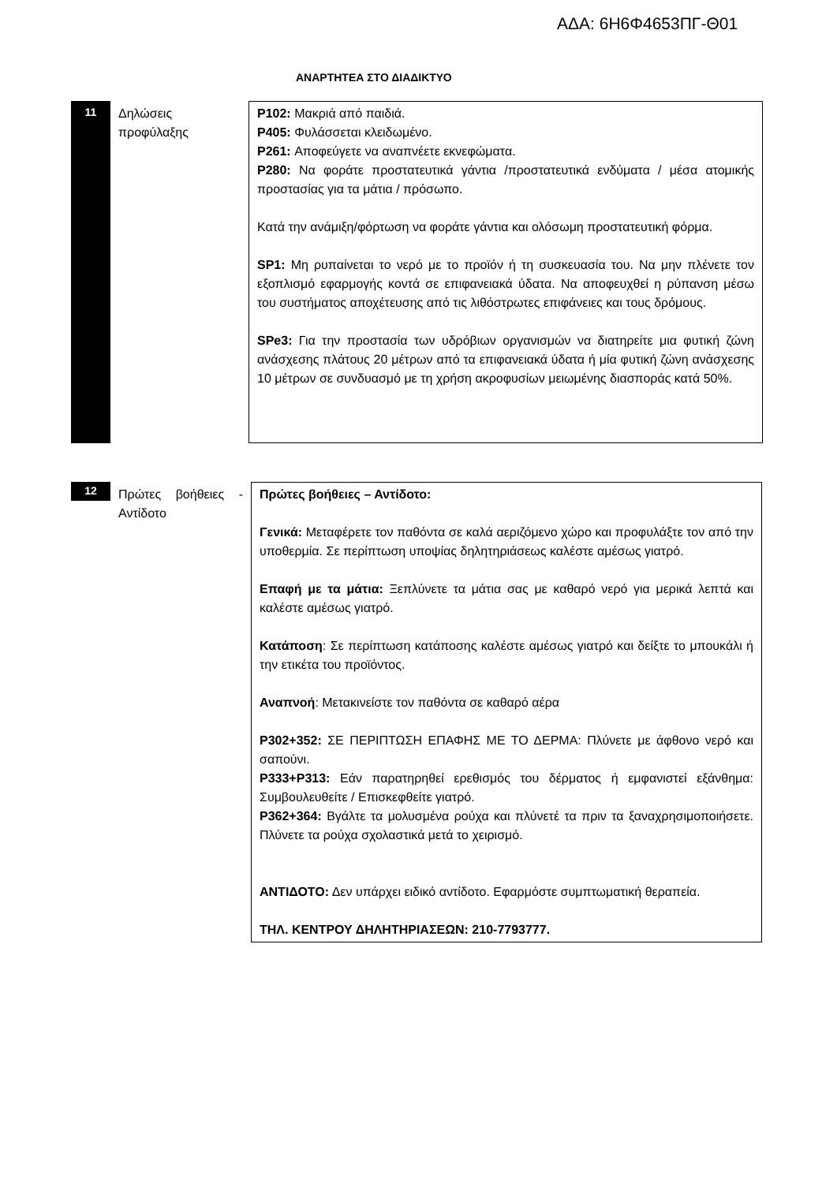ΑΔΑ: 6Η6Φ4653ΠΓ-Θ01
ΑΝΑΡΤΗΤΕΑ ΣΤΟ ΔΙΑΔΙΚΤΥΟ
11
Δηλώσεις προφύλαξης
P102: Μακριά από παιδιά.
P405: Φυλάσσεται κλειδωμένο.
P261: Αποφεύγετε να αναπνέετε εκνεφώματα.
P280: Να φοράτε προστατευτικά γάντια /προστατευτικά ενδύματα / μέσα ατομικής προστασίας για τα μάτια / πρόσωπο.
Κατά την ανάμιξη/φόρτωση να φοράτε γάντια και ολόσωμη προστατευτική φόρμα.
SP1: Μη ρυπαίνεται το νερό με το προϊόν ή τη συσκευασία του. Να μην πλένετε τον εξοπλισμό εφαρμογής κοντά σε επιφανειακά ύδατα. Να αποφευχθεί η ρύπανση μέσω του συστήματος αποχέτευσης από τις λιθόστρωτες επιφάνειες και τους δρόμους.
SPe3: Για την προστασία των υδρόβιων οργανισμών να διατηρείτε μια φυτική ζώνη ανάσχεσης πλάτους 20 μέτρων από τα επιφανειακά ύδατα ή μία φυτική ζώνη ανάσχεσης 10 μέτρων σε συνδυασμό με τη χρήση ακροφυσίων μειωμένης διασποράς κατά 50%.
12
Πρώτες βοήθειες - Αντίδοτο
Πρώτες βοήθειες – Αντίδοτο:
Γενικά: Μεταφέρετε τον παθόντα σε καλά αεριζόμενο χώρο και προφυλάξτε τον από την υποθερμία. Σε περίπτωση υποψίας δηλητηριάσεως καλέστε αμέσως γιατρό.
Επαφή με τα μάτια: Ξεπλύνετε τα μάτια σας με καθαρό νερό για μερικά λεπτά και καλέστε αμέσως γιατρό.
Κατάποση: Σε περίπτωση κατάποσης καλέστε αμέσως γιατρό και δείξτε το μπουκάλι ή την ετικέτα του προϊόντος.
Αναπνοή: Μετακινείστε τον παθόντα σε καθαρό αέρα
P302+352: ΣΕ ΠΕΡΙΠΤΩΣΗ ΕΠΑΦΗΣ ΜΕ ΤΟ ΔΕΡΜΑ: Πλύνετε με άφθονο νερό και σαπούνι.
P333+P313: Εάν παρατηρηθεί ερεθισμός του δέρματος ή εμφανιστεί εξάνθημα: Συμβουλευθείτε / Επισκεφθείτε γιατρό.
P362+364: Βγάλτε τα μολυσμένα ρούχα και πλύνετέ τα πριν τα ξαναχρησιμοποιήσετε. Πλύνετε τα ρούχα σχολαστικά μετά το χειρισμό.
ΑΝΤΙΔΟΤΟ: Δεν υπάρχει ειδικό αντίδοτο. Εφαρμόστε συμπτωματική θεραπεία.
ΤΗΛ. ΚΕΝΤΡΟΥ ΔΗΛΗΤΗΡΙΑΣΕΩΝ: 210-7793777.